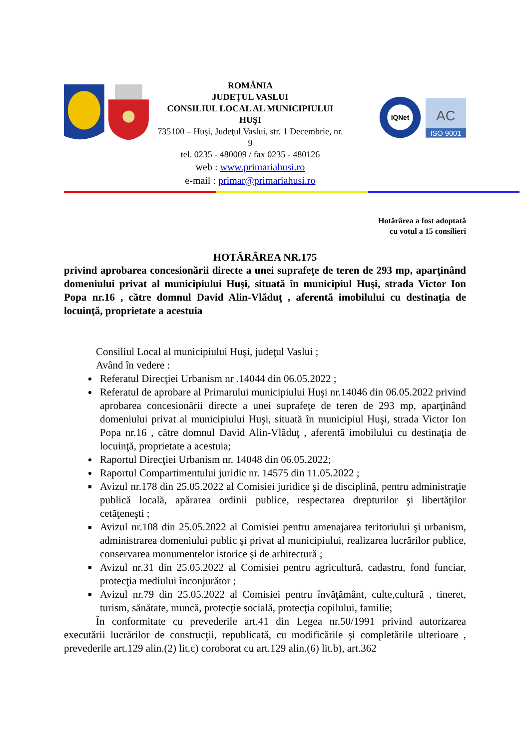ROMÂNIA
JUDEŢUL VASLUI
CONSILIUL LOCAL AL MUNICIPIULUI HUŞI
735100 – Huşi, Judeţul Vaslui, str. 1 Decembrie, nr. 9
tel. 0235 - 480009 / fax 0235 - 480126
web : www.primariahusi.ro
e-mail : primar@primariahusi.ro
IQNet
AC
ISO 9001
Hotărârea a fost adoptată
cu votul a 15 consilieri
HOTĂRÂREA NR.175
privind aprobarea concesionării directe a unei suprafeţe de teren de 293 mp, aparţinând domeniului privat al municipiului Huşi, situată în municipiul Huşi, strada Victor Ion Popa nr.16 , către domnul David Alin-Vlăduţ , aferentă imobilului cu destinaţia de locuinţă, proprietate a acestuia
Consiliul Local al municipiului Huşi, judeţul Vaslui ;
Având în vedere :
Referatul Direcţiei Urbanism nr .14044 din 06.05.2022 ;
Referatul de aprobare al Primarului municipiului Huşi nr.14046 din 06.05.2022 privind aprobarea concesionării directe a unei suprafeţe de teren de 293 mp, aparţinând domeniului privat al municipiului Huşi, situată în municipiul Huşi, strada Victor Ion Popa nr.16 , către domnul David Alin-Vlăduţ , aferentă imobilului cu destinaţia de locuinţă, proprietate a acestuia;
Raportul Direcţiei Urbanism nr. 14048 din 06.05.2022;
Raportul Compartimentului juridic nr. 14575 din 11.05.2022 ;
Avizul nr.178 din 25.05.2022 al Comisiei juridice şi de disciplină, pentru administraţie publică locală, apărarea ordinii publice, respectarea drepturilor şi libertăţilor cetăţeneşti ;
Avizul nr.108 din 25.05.2022 al Comisiei pentru amenajarea teritoriului şi urbanism, administrarea domeniului public şi privat al municipiului, realizarea lucrărilor publice, conservarea monumentelor istorice şi de arhitectură ;
Avizul nr.31 din 25.05.2022 al Comisiei pentru agricultură, cadastru, fond funciar, protecţia mediului înconjurător ;
Avizul nr.79 din 25.05.2022 al Comisiei pentru învăţământ, culte,cultură , tineret, turism, sănătate, muncă, protecţie socială, protecţia copilului, familie;
În conformitate cu prevederile art.41 din Legea nr.50/1991 privind autorizarea executării lucrărilor de construcţii, republicată, cu modificările şi completările ulterioare , prevederile art.129 alin.(2) lit.c) coroborat cu art.129 alin.(6) lit.b), art.362